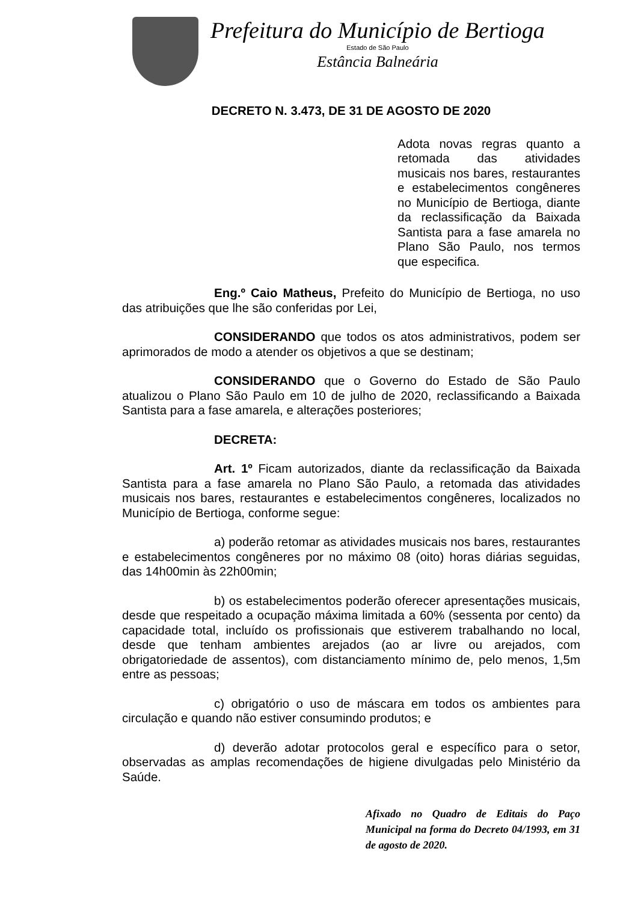Prefeitura do Município de Bertioga
Estado de São Paulo
Estância Balneária
DECRETO N. 3.473, DE 31 DE AGOSTO DE 2020
Adota novas regras quanto a retomada das atividades musicais nos bares, restaurantes e estabelecimentos congêneres no Município de Bertioga, diante da reclassificação da Baixada Santista para a fase amarela no Plano São Paulo, nos termos que especifica.
Eng.º Caio Matheus, Prefeito do Município de Bertioga, no uso das atribuições que lhe são conferidas por Lei,
CONSIDERANDO que todos os atos administrativos, podem ser aprimorados de modo a atender os objetivos a que se destinam;
CONSIDERANDO que o Governo do Estado de São Paulo atualizou o Plano São Paulo em 10 de julho de 2020, reclassificando a Baixada Santista para a fase amarela, e alterações posteriores;
DECRETA:
Art. 1º Ficam autorizados, diante da reclassificação da Baixada Santista para a fase amarela no Plano São Paulo, a retomada das atividades musicais nos bares, restaurantes e estabelecimentos congêneres, localizados no Município de Bertioga, conforme segue:
a) poderão retomar as atividades musicais nos bares, restaurantes e estabelecimentos congêneres por no máximo 08 (oito) horas diárias seguidas, das 14h00min às 22h00min;
b) os estabelecimentos poderão oferecer apresentações musicais, desde que respeitado a ocupação máxima limitada a 60% (sessenta por cento) da capacidade total, incluído os profissionais que estiverem trabalhando no local, desde que tenham ambientes arejados (ao ar livre ou arejados, com obrigatoriedade de assentos), com distanciamento mínimo de, pelo menos, 1,5m entre as pessoas;
c) obrigatório o uso de máscara em todos os ambientes para circulação e quando não estiver consumindo produtos; e
d) deverão adotar protocolos geral e específico para o setor, observadas as amplas recomendações de higiene divulgadas pelo Ministério da Saúde.
Afixado no Quadro de Editais do Paço Municipal na forma do Decreto 04/1993, em 31 de agosto de 2020.